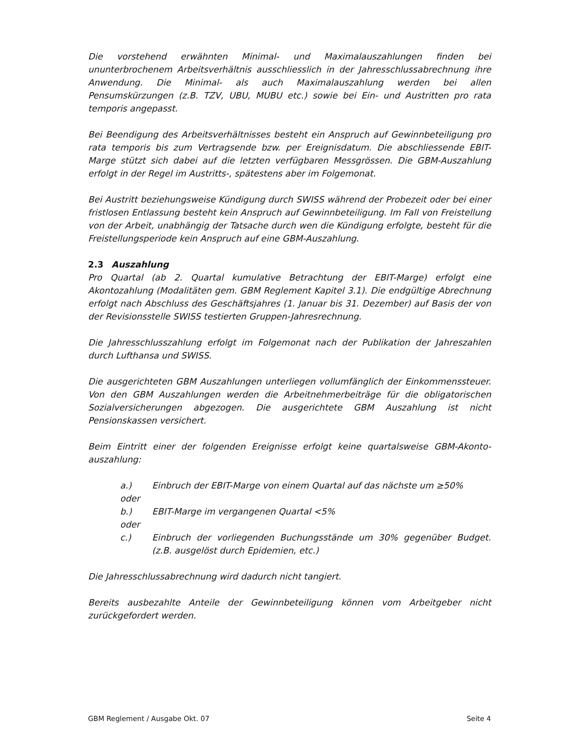Die vorstehend erwähnten Minimal- und Maximalauszahlungen finden bei ununterbrochenem Arbeitsverhältnis ausschliesslich in der Jahresschlussabrechnung ihre Anwendung. Die Minimal- als auch Maximalauszahlung werden bei allen Pensumskürzungen (z.B. TZV, UBU, MUBU etc.) sowie bei Ein- und Austritten pro rata temporis angepasst.
Bei Beendigung des Arbeitsverhältnisses besteht ein Anspruch auf Gewinnbeteiligung pro rata temporis bis zum Vertragsende bzw. per Ereignisdatum. Die abschliessende EBIT-Marge stützt sich dabei auf die letzten verfügbaren Messgrössen. Die GBM-Auszahlung erfolgt in der Regel im Austritts-, spätestens aber im Folgemonat.
Bei Austritt beziehungsweise Kündigung durch SWISS während der Probezeit oder bei einer fristlosen Entlassung besteht kein Anspruch auf Gewinnbeteiligung. Im Fall von Freistellung von der Arbeit, unabhängig der Tatsache durch wen die Kündigung erfolgte, besteht für die Freistellungsperiode kein Anspruch auf eine GBM-Auszahlung.
2.3 Auszahlung
Pro Quartal (ab 2. Quartal kumulative Betrachtung der EBIT-Marge) erfolgt eine Akontozahlung (Modalitäten gem. GBM Reglement Kapitel 3.1). Die endgültige Abrechnung erfolgt nach Abschluss des Geschäftsjahres (1. Januar bis 31. Dezember) auf Basis der von der Revisionsstelle SWISS testierten Gruppen-Jahresrechnung.
Die Jahresschlusszahlung erfolgt im Folgemonat nach der Publikation der Jahreszahlen durch Lufthansa und SWISS.
Die ausgerichteten GBM Auszahlungen unterliegen vollumfänglich der Einkommenssteuer. Von den GBM Auszahlungen werden die Arbeitnehmerbeiträge für die obligatorischen Sozialversicherungen abgezogen. Die ausgerichtete GBM Auszahlung ist nicht Pensionskassen versichert.
Beim Eintritt einer der folgenden Ereignisse erfolgt keine quartalsweise GBM-Akonto-auszahlung:
a.) Einbruch der EBIT-Marge von einem Quartal auf das nächste um ≥50%
oder
b.) EBIT-Marge im vergangenen Quartal <5%
oder
c.) Einbruch der vorliegenden Buchungsstände um 30% gegenüber Budget. (z.B. ausgelöst durch Epidemien, etc.)
Die Jahresschlussabrechnung wird dadurch nicht tangiert.
Bereits ausbezahlte Anteile der Gewinnbeteiligung können vom Arbeitgeber nicht zurückgefordert werden.
GBM Reglement / Ausgabe Okt. 07 Seite 4